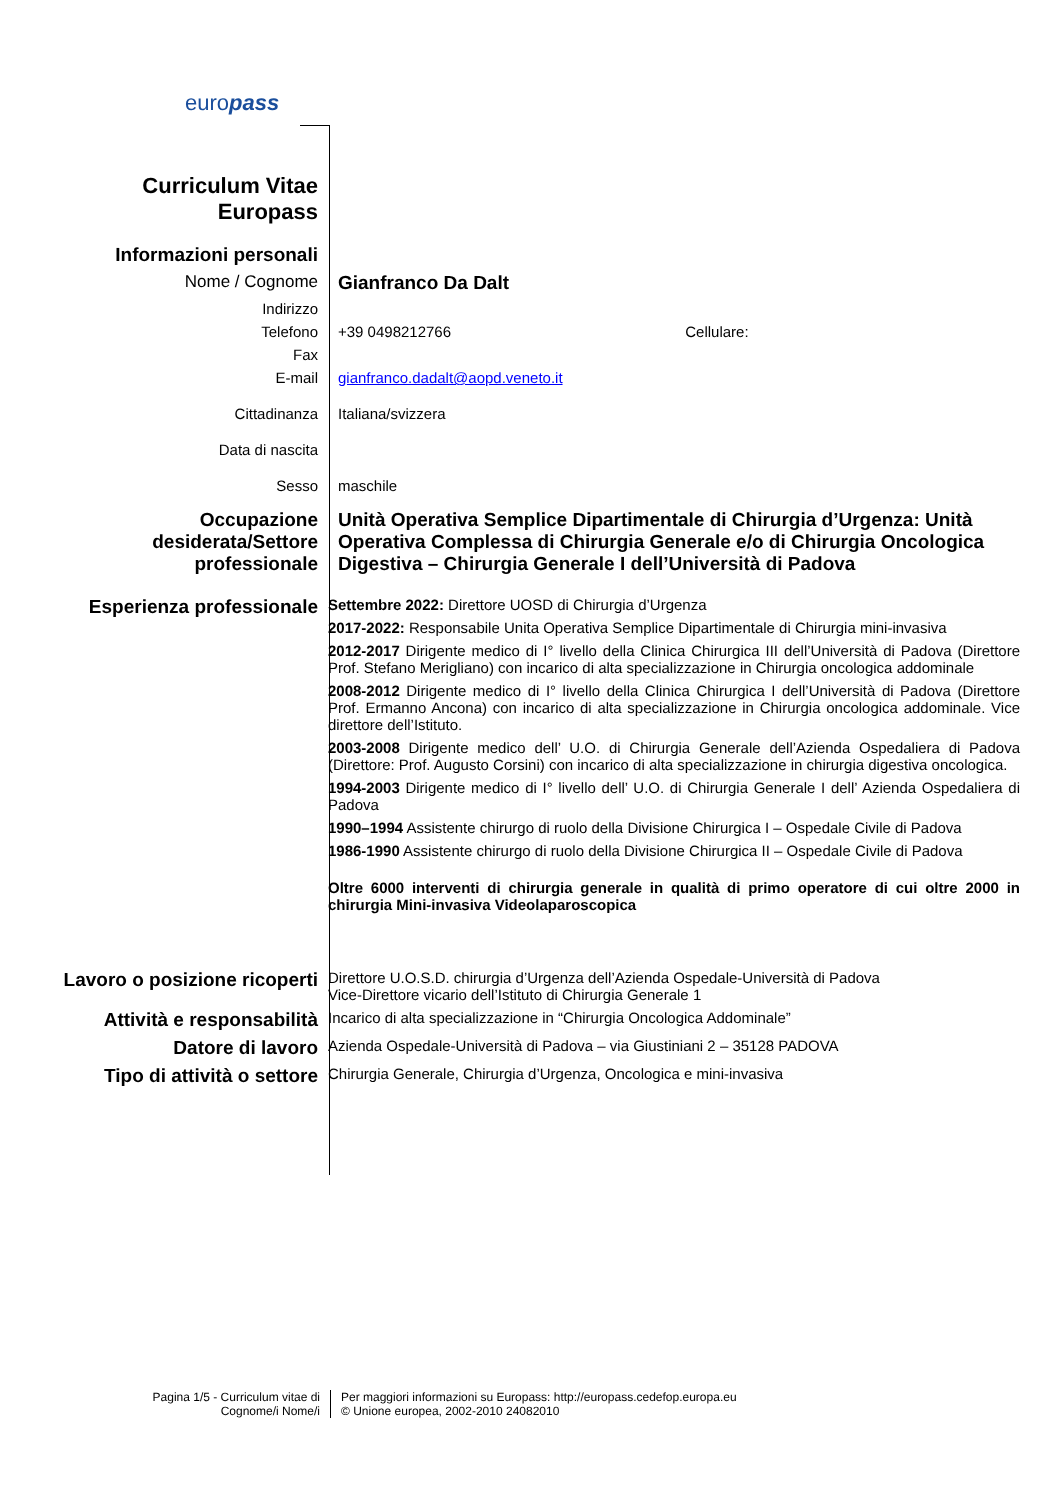europass
| Curriculum Vitae Europass | |
| Informazioni personali | |
| Nome / Cognome | Gianfranco Da Dalt |
| Indirizzo | |
| Telefono | +39 0498212766 Cellulare: |
| Fax | |
| E-mail | gianfranco.dadalt@aopd.veneto.it |
| Cittadinanza | Italiana/svizzera |
| Data di nascita | |
| Sesso | maschile |
| Occupazione desiderata/Settore professionale | Unità Operativa Semplice Dipartimentale di Chirurgia d’Urgenza: Unità Operativa Complessa di Chirurgia Generale e/o di Chirurgia Oncologica Digestiva – Chirurgia Generale I dell’Università di Padova |
| Esperienza professionale | Settembre 2022: Direttore UOSD di Chirurgia d’Urgenza 2017-2022: Responsabile Unita Operativa Semplice Dipartimentale di Chirurgia mini-invasiva 2012-2017 Dirigente medico di I° livello della Clinica Chirurgica III dell’Università di Padova (Direttore Prof. Stefano Merigliano) con incarico di alta specializzazione in Chirurgia oncologica addominale 2008-2012 Dirigente medico di I° livello della Clinica Chirurgica I dell’Università di Padova (Direttore Prof. Ermanno Ancona) con incarico di alta specializzazione in Chirurgia oncologica addominale. Vice direttore dell’Istituto. 2003-2008 Dirigente medico dell’ U.O. di Chirurgia Generale dell’Azienda Ospedaliera di Padova (Direttore: Prof. Augusto Corsini) con incarico di alta specializzazione in chirurgia digestiva oncologica. 1994-2003 Dirigente medico di I° livello dell’ U.O. di Chirurgia Generale I dell’ Azienda Ospedaliera di Padova 1990–1994 Assistente chirurgo di ruolo della Divisione Chirurgica I – Ospedale Civile di Padova 1986-1990 Assistente chirurgo di ruolo della Divisione Chirurgica II – Ospedale Civile di Padova Oltre 6000 interventi di chirurgia generale in qualità di primo operatore di cui oltre 2000 in chirurgia Mini-invasiva Videolaparoscopica |
| Lavoro o posizione ricoperti | Direttore U.O.S.D. chirurgia d’Urgenza dell’Azienda Ospedale-Università di Padova Vice-Direttore vicario dell’Istituto di Chirurgia Generale 1 |
| Attività e responsabilità | Incarico di alta specializzazione in “Chirurgia Oncologica Addominale” |
| Datore di lavoro | Azienda Ospedale-Università di Padova – via Giustiniani 2 – 35128 PADOVA |
| Tipo di attività o settore | Chirurgia Generale, Chirurgia d’Urgenza, Oncologica e mini-invasiva |
Pagina 1/5 - Curriculum vitae di Cognome/i Nome/i
Per maggiori informazioni su Europass: http://europass.cedefop.europa.eu
© Unione europea, 2002-2010 24082010